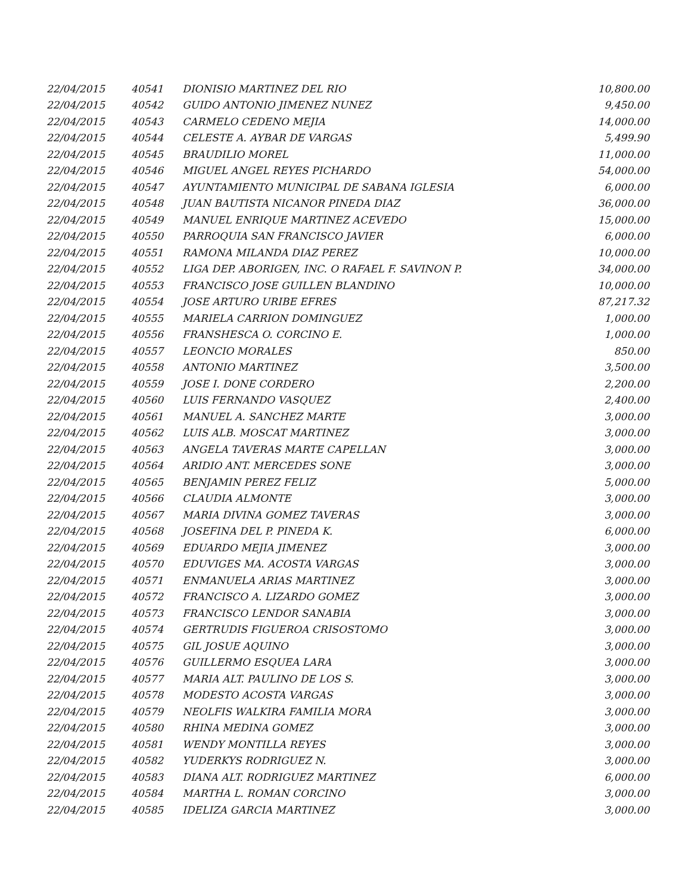| 22/04/2015 | 40541 | DIONISIO MARTINEZ DEL RIO | 10,800.00 |
| 22/04/2015 | 40542 | GUIDO ANTONIO JIMENEZ NUNEZ | 9,450.00 |
| 22/04/2015 | 40543 | CARMELO CEDENO MEJIA | 14,000.00 |
| 22/04/2015 | 40544 | CELESTE A. AYBAR DE VARGAS | 5,499.90 |
| 22/04/2015 | 40545 | BRAUDILIO MOREL | 11,000.00 |
| 22/04/2015 | 40546 | MIGUEL ANGEL REYES PICHARDO | 54,000.00 |
| 22/04/2015 | 40547 | AYUNTAMIENTO MUNICIPAL DE SABANA IGLESIA | 6,000.00 |
| 22/04/2015 | 40548 | JUAN BAUTISTA NICANOR PINEDA DIAZ | 36,000.00 |
| 22/04/2015 | 40549 | MANUEL ENRIQUE MARTINEZ ACEVEDO | 15,000.00 |
| 22/04/2015 | 40550 | PARROQUIA SAN FRANCISCO JAVIER | 6,000.00 |
| 22/04/2015 | 40551 | RAMONA MILANDA DIAZ PEREZ | 10,000.00 |
| 22/04/2015 | 40552 | LIGA DEP. ABORIGEN, INC. O RAFAEL F. SAVINON P. | 34,000.00 |
| 22/04/2015 | 40553 | FRANCISCO JOSE GUILLEN BLANDINO | 10,000.00 |
| 22/04/2015 | 40554 | JOSE ARTURO URIBE EFRES | 87,217.32 |
| 22/04/2015 | 40555 | MARIELA CARRION DOMINGUEZ | 1,000.00 |
| 22/04/2015 | 40556 | FRANSHESCA O. CORCINO E. | 1,000.00 |
| 22/04/2015 | 40557 | LEONCIO MORALES | 850.00 |
| 22/04/2015 | 40558 | ANTONIO MARTINEZ | 3,500.00 |
| 22/04/2015 | 40559 | JOSE I. DONE CORDERO | 2,200.00 |
| 22/04/2015 | 40560 | LUIS FERNANDO VASQUEZ | 2,400.00 |
| 22/04/2015 | 40561 | MANUEL A. SANCHEZ MARTE | 3,000.00 |
| 22/04/2015 | 40562 | LUIS ALB. MOSCAT MARTINEZ | 3,000.00 |
| 22/04/2015 | 40563 | ANGELA TAVERAS MARTE CAPELLAN | 3,000.00 |
| 22/04/2015 | 40564 | ARIDIO ANT. MERCEDES SONE | 3,000.00 |
| 22/04/2015 | 40565 | BENJAMIN PEREZ FELIZ | 5,000.00 |
| 22/04/2015 | 40566 | CLAUDIA ALMONTE | 3,000.00 |
| 22/04/2015 | 40567 | MARIA DIVINA GOMEZ TAVERAS | 3,000.00 |
| 22/04/2015 | 40568 | JOSEFINA DEL P. PINEDA K. | 6,000.00 |
| 22/04/2015 | 40569 | EDUARDO MEJIA JIMENEZ | 3,000.00 |
| 22/04/2015 | 40570 | EDUVIGES MA. ACOSTA VARGAS | 3,000.00 |
| 22/04/2015 | 40571 | ENMANUELA ARIAS MARTINEZ | 3,000.00 |
| 22/04/2015 | 40572 | FRANCISCO A. LIZARDO GOMEZ | 3,000.00 |
| 22/04/2015 | 40573 | FRANCISCO LENDOR SANABIA | 3,000.00 |
| 22/04/2015 | 40574 | GERTRUDIS FIGUEROA CRISOSTOMO | 3,000.00 |
| 22/04/2015 | 40575 | GIL JOSUE AQUINO | 3,000.00 |
| 22/04/2015 | 40576 | GUILLERMO ESQUEA LARA | 3,000.00 |
| 22/04/2015 | 40577 | MARIA ALT. PAULINO DE LOS S. | 3,000.00 |
| 22/04/2015 | 40578 | MODESTO ACOSTA VARGAS | 3,000.00 |
| 22/04/2015 | 40579 | NEOLFIS WALKIRA FAMILIA MORA | 3,000.00 |
| 22/04/2015 | 40580 | RHINA MEDINA GOMEZ | 3,000.00 |
| 22/04/2015 | 40581 | WENDY MONTILLA REYES | 3,000.00 |
| 22/04/2015 | 40582 | YUDERKYS RODRIGUEZ N. | 3,000.00 |
| 22/04/2015 | 40583 | DIANA ALT. RODRIGUEZ MARTINEZ | 6,000.00 |
| 22/04/2015 | 40584 | MARTHA L. ROMAN CORCINO | 3,000.00 |
| 22/04/2015 | 40585 | IDELIZA GARCIA MARTINEZ | 3,000.00 |